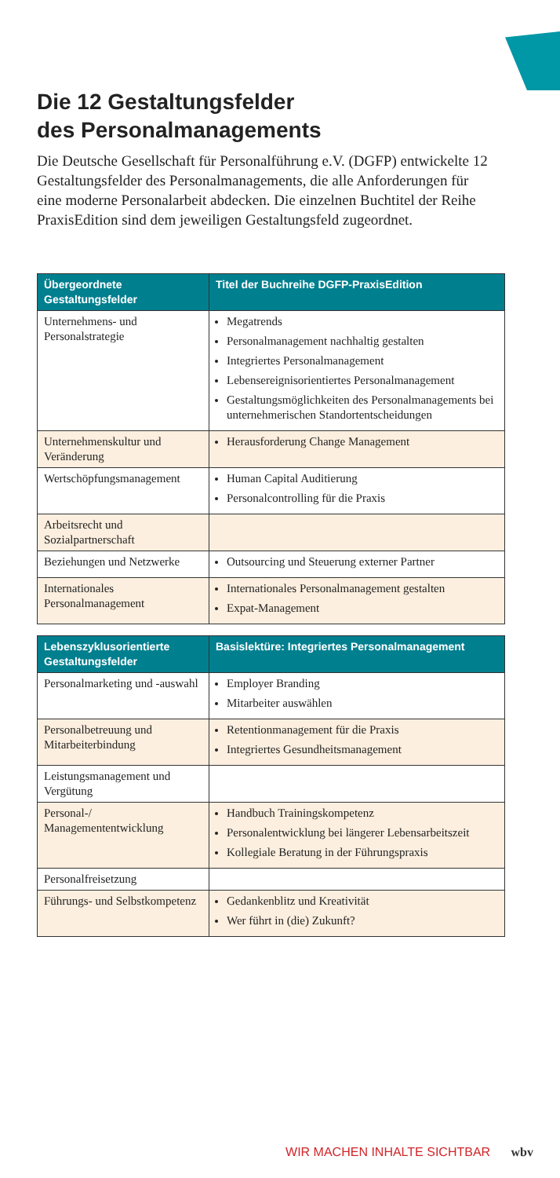Die 12 Gestaltungsfelder
des Personalmanagements
Die Deutsche Gesellschaft für Personalführung e.V. (DGFP) entwickelte 12 Gestaltungsfelder des Personalmanagements, die alle Anforderungen für eine moderne Personalarbeit abdecken. Die einzelnen Buchtitel der Reihe PraxisEdition sind dem jeweiligen Gestaltungsfeld zugeordnet.
| Übergeordnete Gestaltungsfelder | Titel der Buchreihe DGFP-PraxisEdition |
| --- | --- |
| Unternehmens- und Personalstrategie | Megatrends Personalmanagement nachhaltig gestalten Integriertes Personalmanagement Lebensereignisorientiertes Personalmanagement Gestaltungsmöglichkeiten des Personalmanagements bei unternehmerischen Standortentscheidungen |
| Unternehmenskultur und Veränderung | Herausforderung Change Management |
| Wertschöpfungsmanagement | Human Capital Auditierung Personalcontrolling für die Praxis |
| Arbeitsrecht und Sozialpartnerschaft | |
| Beziehungen und Netzwerke | Outsourcing und Steuerung externer Partner |
| Internationales Personalmanagement | Internationales Personalmanagement gestalten Expat-Management |
| Lebenszyklusorientierte Gestaltungsfelder | Basislektüre: Integriertes Personalmanagement |
| --- | --- |
| Personalmarketing und -auswahl | Employer Branding Mitarbeiter auswählen |
| Personalbetreuung und Mitarbeiterbindung | Retentionmanagement für die Praxis Integriertes Gesundheitsmanagement |
| Leistungsmanagement und Vergütung | |
| Personal-/ Managemententwicklung | Handbuch Trainingskompetenz Personalentwicklung bei längerer Lebensarbeitszeit Kollegiale Beratung in der Führungspraxis |
| Personalfreisetzung | |
| Führungs- und Selbstkompetenz | Gedankenblitz und Kreativität Wer führt in (die) Zukunft? |
WIR MACHEN INHALTE SICHTBAR wbv